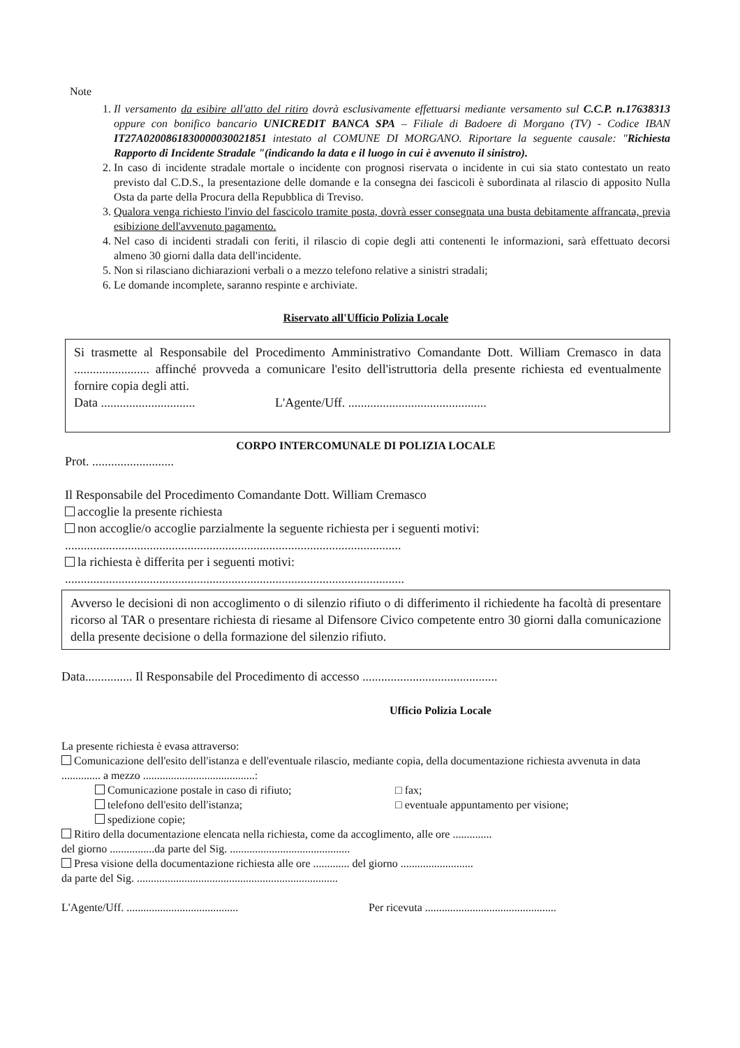Note
1. Il versamento da esibire all'atto del ritiro dovrà esclusivamente effettuarsi mediante versamento sul C.C.P. n.17638313 oppure con bonifico bancario UNICREDIT BANCA SPA – Filiale di Badoere di Morgano (TV) - Codice IBAN IT27A0200861830000030021851 intestato al COMUNE DI MORGANO. Riportare la seguente causale: "Richiesta Rapporto di Incidente Stradale "(indicando la data e il luogo in cui è avvenuto il sinistro).
2. In caso di incidente stradale mortale o incidente con prognosi riservata o incidente in cui sia stato contestato un reato previsto dal C.D.S., la presentazione delle domande e la consegna dei fascicoli è subordinata al rilascio di apposito Nulla Osta da parte della Procura della Repubblica di Treviso.
3. Qualora venga richiesto l'invio del fascicolo tramite posta, dovrà esser consegnata una busta debitamente affrancata, previa esibizione dell'avvenuto pagamento.
4. Nel caso di incidenti stradali con feriti, il rilascio di copie degli atti contenenti le informazioni, sarà effettuato decorsi almeno 30 giorni dalla data dell'incidente.
5. Non si rilasciano dichiarazioni verbali o a mezzo telefono relative a sinistri stradali;
6. Le domande incomplete, saranno respinte e archiviate.
Riservato all'Ufficio Polizia Locale
Si trasmette al Responsabile del Procedimento Amministrativo Comandante Dott. William Cremasco in data ........................ affinché provveda a comunicare l'esito dell'istruttoria della presente richiesta ed eventualmente fornire copia degli atti.
Data .............................. L'Agente/Uff. ............................................
CORPO INTERCOMUNALE DI POLIZIA LOCALE
Prot. ..........................
Il Responsabile del Procedimento Comandante Dott. William Cremasco
accoglie la presente richiesta
non accoglie/o accoglie parzialmente la seguente richiesta per i seguenti motivi:
...........................................................................................................
la richiesta è differita per i seguenti motivi:
............................................................................................................
Avverso le decisioni di non accoglimento o di silenzio rifiuto o di differimento il richiedente ha facoltà di presentare ricorso al TAR o presentare richiesta di riesame al Difensore Civico competente entro 30 giorni dalla comunicazione della presente decisione o della formazione del silenzio rifiuto.
Data............... Il Responsabile del Procedimento di accesso ...........................................
Ufficio Polizia Locale
La presente richiesta è evasa attraverso:
Comunicazione dell'esito dell'istanza e dell'eventuale rilascio, mediante copia, della documentazione richiesta avvenuta in data .............. a mezzo ........................................:
Comunicazione postale in caso di rifiuto; □ fax;
telefono dell'esito dell'istanza; □ eventuale appuntamento per visione;
spedizione copie;
Ritiro della documentazione elencata nella richiesta, come da accoglimento, alle ore ..............
del giorno ................da parte del Sig. ...........................................
Presa visione della documentazione richiesta alle ore ............. del giorno ..........................
da parte del Sig. ........................................................................
L'Agente/Uff. ........................................
Per ricevuta ...............................................